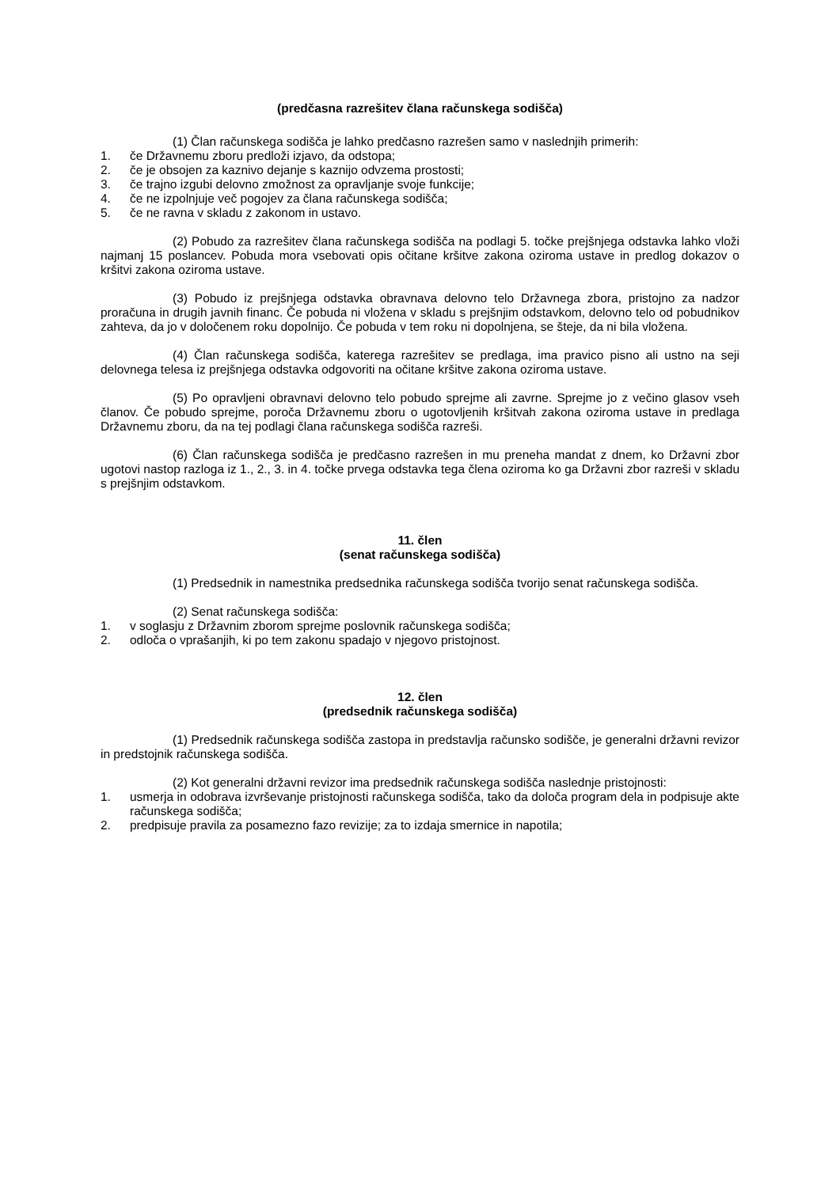(predčasna razrešitev člana računskega sodišča)
(1) Član računskega sodišča je lahko predčasno razrešen samo v naslednjih primerih:
1. če Državnemu zboru predloži izjavo, da odstopa;
2. če je obsojen za kaznivo dejanje s kaznijo odvzema prostosti;
3. če trajno izgubi delovno zmožnost za opravljanje svoje funkcije;
4. če ne izpolnjuje več pogojev za člana računskega sodišča;
5. če ne ravna v skladu z zakonom in ustavo.
(2) Pobudo za razrešitev člana računskega sodišča na podlagi 5. točke prejšnjega odstavka lahko vloži najmanj 15 poslancev. Pobuda mora vsebovati opis očitane kršitve zakona oziroma ustave in predlog dokazov o kršitvi zakona oziroma ustave.
(3) Pobudo iz prejšnjega odstavka obravnava delovno telo Državnega zbora, pristojno za nadzor proračuna in drugih javnih financ. Če pobuda ni vložena v skladu s prejšnjim odstavkom, delovno telo od pobudnikov zahteva, da jo v določenem roku dopolnijo. Če pobuda v tem roku ni dopolnjena, se šteje, da ni bila vložena.
(4) Član računskega sodišča, katerega razrešitev se predlaga, ima pravico pisno ali ustno na seji delovnega telesa iz prejšnjega odstavka odgovoriti na očitane kršitve zakona oziroma ustave.
(5) Po opravljeni obravnavi delovno telo pobudo sprejme ali zavrne. Sprejme jo z večino glasov vseh članov. Če pobudo sprejme, poroča Državnemu zboru o ugotovljenih kršitvah zakona oziroma ustave in predlaga Državnemu zboru, da na tej podlagi člana računskega sodišča razreši.
(6) Član računskega sodišča je predčasno razrešen in mu preneha mandat z dnem, ko Državni zbor ugotovi nastop razloga iz 1., 2., 3. in 4. točke prvega odstavka tega člena oziroma ko ga Državni zbor razreši v skladu s prejšnjim odstavkom.
11. člen
(senat računskega sodišča)
(1) Predsednik in namestnika predsednika računskega sodišča tvorijo senat računskega sodišča.
(2) Senat računskega sodišča:
1. v soglasju z Državnim zborom sprejme poslovnik računskega sodišča;
2. odloča o vprašanjih, ki po tem zakonu spadajo v njegovo pristojnost.
12. člen
(predsednik računskega sodišča)
(1) Predsednik računskega sodišča zastopa in predstavlja računsko sodišče, je generalni državni revizor in predstojnik računskega sodišča.
(2) Kot generalni državni revizor ima predsednik računskega sodišča naslednje pristojnosti:
1. usmerja in odobrava izvrševanje pristojnosti računskega sodišča, tako da določa program dela in podpisuje akte računskega sodišča;
2. predpisuje pravila za posamezno fazo revizije; za to izdaja smernice in napotila;